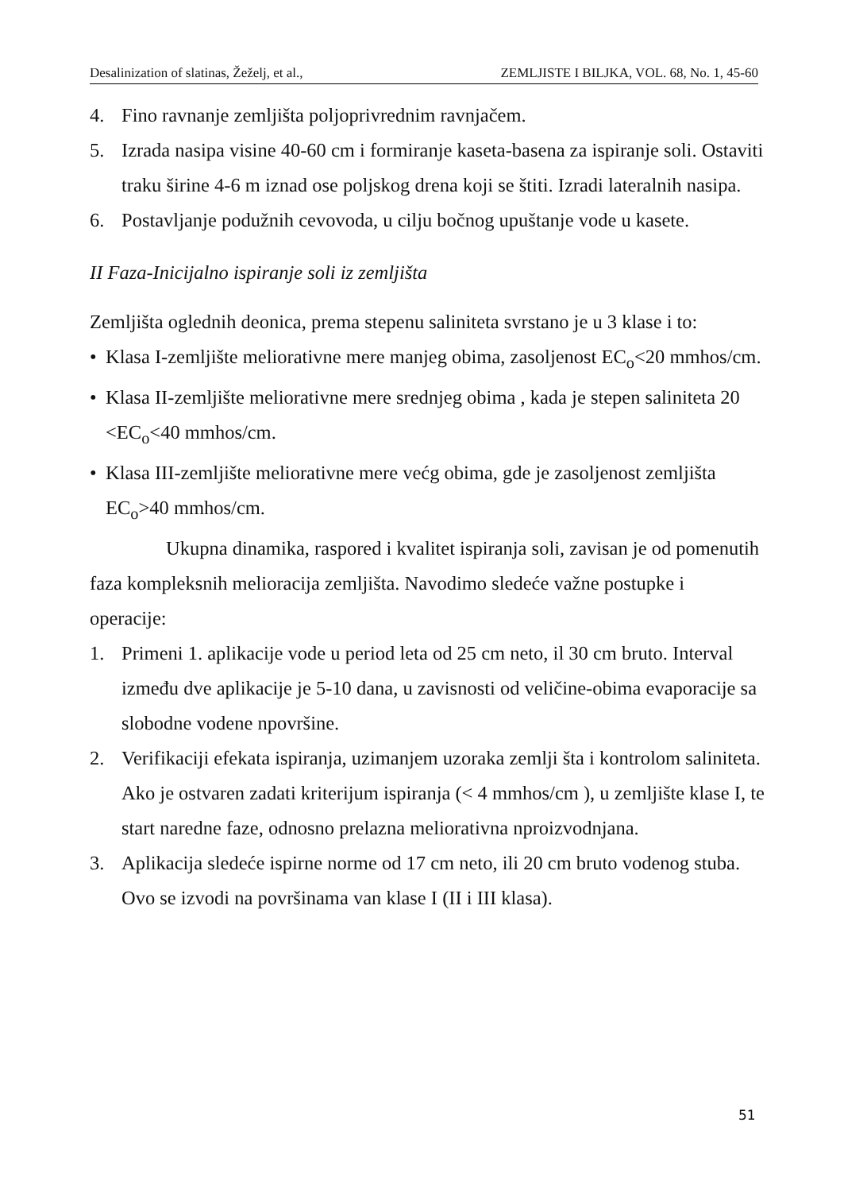Desalinization of slatinas, Žeželj, et al., ZEMLJISTE I BILJKA, VOL. 68, No. 1, 45-60
4. Fino ravnanje zemljišta poljoprivrednim ravnjačem.
5. Izrada nasipa visine 40-60 cm i formiranje kaseta-basena za ispiranje soli. Ostaviti traku širine 4-6 m iznad ose poljskog drena koji se štiti. Izradi lateralnih nasipa.
6. Postavljanje podužnih cevovoda, u cilju bočnog upuštanje vode u kasete.
II Faza-Inicijalno ispiranje soli iz zemljišta
Zemljišta oglednih deonica, prema stepenu saliniteta svrstano je u 3 klase i to:
• Klasa I-zemljište meliorativne mere manjeg obima, zasoljenost EC<sub>o</sub><20 mmhos/cm.
• Klasa II-zemljište meliorativne mere srednjeg obima , kada je stepen saliniteta 20 <EC<sub>o</sub><40 mmhos/cm.
• Klasa III-zemljište meliorativne mere većg obima, gde je zasoljenost zemljišta EC<sub>o</sub>>40 mmhos/cm.
Ukupna dinamika, raspored i kvalitet ispiranja soli, zavisan je od pomenutih faza kompleksnih melioracija zemljišta. Navodimo sledeće važne postupke i operacije:
1. Primeni 1. aplikacije vode u period leta od 25 cm neto, il 30 cm bruto. Interval između dve aplikacije je 5-10 dana, u zavisnosti od veličine-obima evaporacije sa slobodne vodene npovršine.
2. Verifikaciji efekata ispiranja, uzimanjem uzoraka zemlji šta i kontrolom saliniteta. Ako je ostvaren zadati kriterijum ispiranja (< 4 mmhos/cm ), u zemljište klase I, te start naredne faze, odnosno prelazna meliorativna nproizvodnjana.
3. Aplikacija sledeće ispirne norme od 17 cm neto, ili 20 cm bruto vodenog stuba. Ovo se izvodi na površinama van klase I (II i III klasa).
51